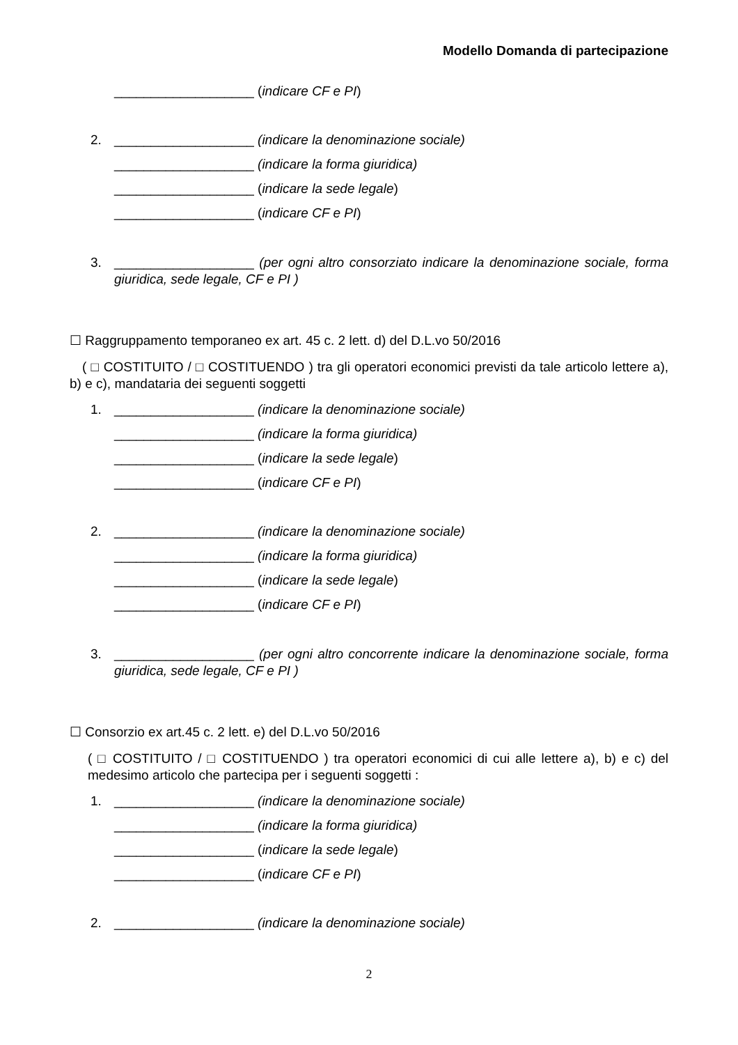Modello Domanda di partecipazione
___________________ (indicare CF e PI)
2. ___________________ (indicare la denominazione sociale)
___________________ (indicare la forma giuridica)
___________________ (indicare la sede legale)
___________________ (indicare CF e PI)
3. ___________________ (per ogni altro consorziato indicare la denominazione sociale, forma giuridica, sede legale, CF e PI )
☐ Raggruppamento temporaneo ex art. 45 c. 2 lett. d) del D.L.vo 50/2016
( □ COSTITUITO / □ COSTITUENDO ) tra gli operatori economici previsti da tale articolo lettere a), b) e c), mandataria dei seguenti soggetti
1. ___________________ (indicare la denominazione sociale)
___________________ (indicare la forma giuridica)
___________________ (indicare la sede legale)
___________________ (indicare CF e PI)
2. ___________________ (indicare la denominazione sociale)
___________________ (indicare la forma giuridica)
___________________ (indicare la sede legale)
___________________ (indicare CF e PI)
3. ___________________ (per ogni altro concorrente indicare la denominazione sociale, forma giuridica, sede legale, CF e PI )
☐ Consorzio ex art.45 c. 2 lett. e) del D.L.vo 50/2016
( □ COSTITUITO / □ COSTITUENDO ) tra operatori economici di cui alle lettere a), b) e c) del medesimo articolo che partecipa per i seguenti soggetti :
1. ___________________ (indicare la denominazione sociale)
___________________ (indicare la forma giuridica)
___________________ (indicare la sede legale)
___________________ (indicare CF e PI)
2. ___________________ (indicare la denominazione sociale)
2